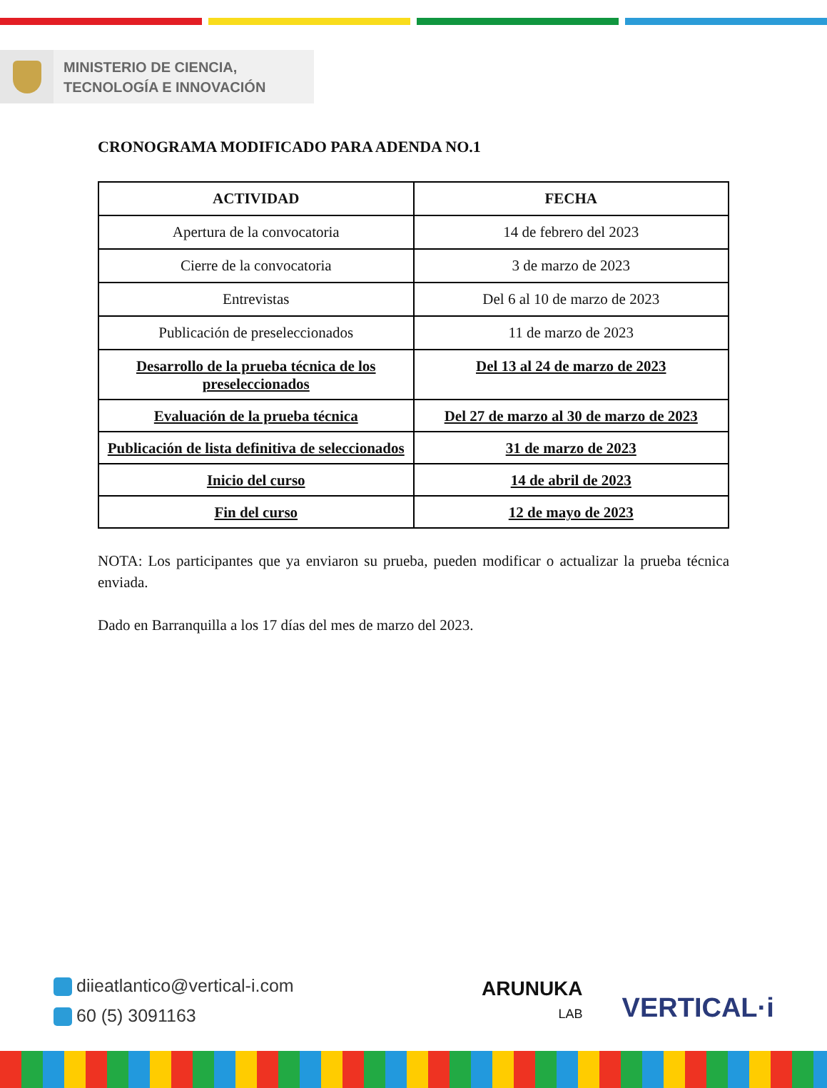MINISTERIO DE CIENCIA,
TECNOLOGÍA E INNOVACIÓN
CRONOGRAMA MODIFICADO PARA ADENDA NO.1
| ACTIVIDAD | FECHA |
| --- | --- |
| Apertura de la convocatoria | 14 de febrero del 2023 |
| Cierre de la convocatoria | 3 de marzo de 2023 |
| Entrevistas | Del 6 al 10 de marzo de 2023 |
| Publicación de preseleccionados | 11 de marzo de 2023 |
| Desarrollo de la prueba técnica de los preseleccionados | Del 13 al 24 de marzo de 2023 |
| Evaluación de la prueba técnica | Del 27 de marzo al 30 de marzo de 2023 |
| Publicación de lista definitiva de seleccionados | 31 de marzo de 2023 |
| Inicio del curso | 14 de abril de 2023 |
| Fin del curso | 12 de mayo de 2023 |
NOTA: Los participantes que ya enviaron su prueba, pueden modificar o actualizar la prueba técnica enviada.
Dado en Barranquilla a los 17 días del mes de marzo del 2023.
diieatlantico@vertical-i.com
60 (5) 3091163
ARUNUKA
LAB
VERTICAL·i